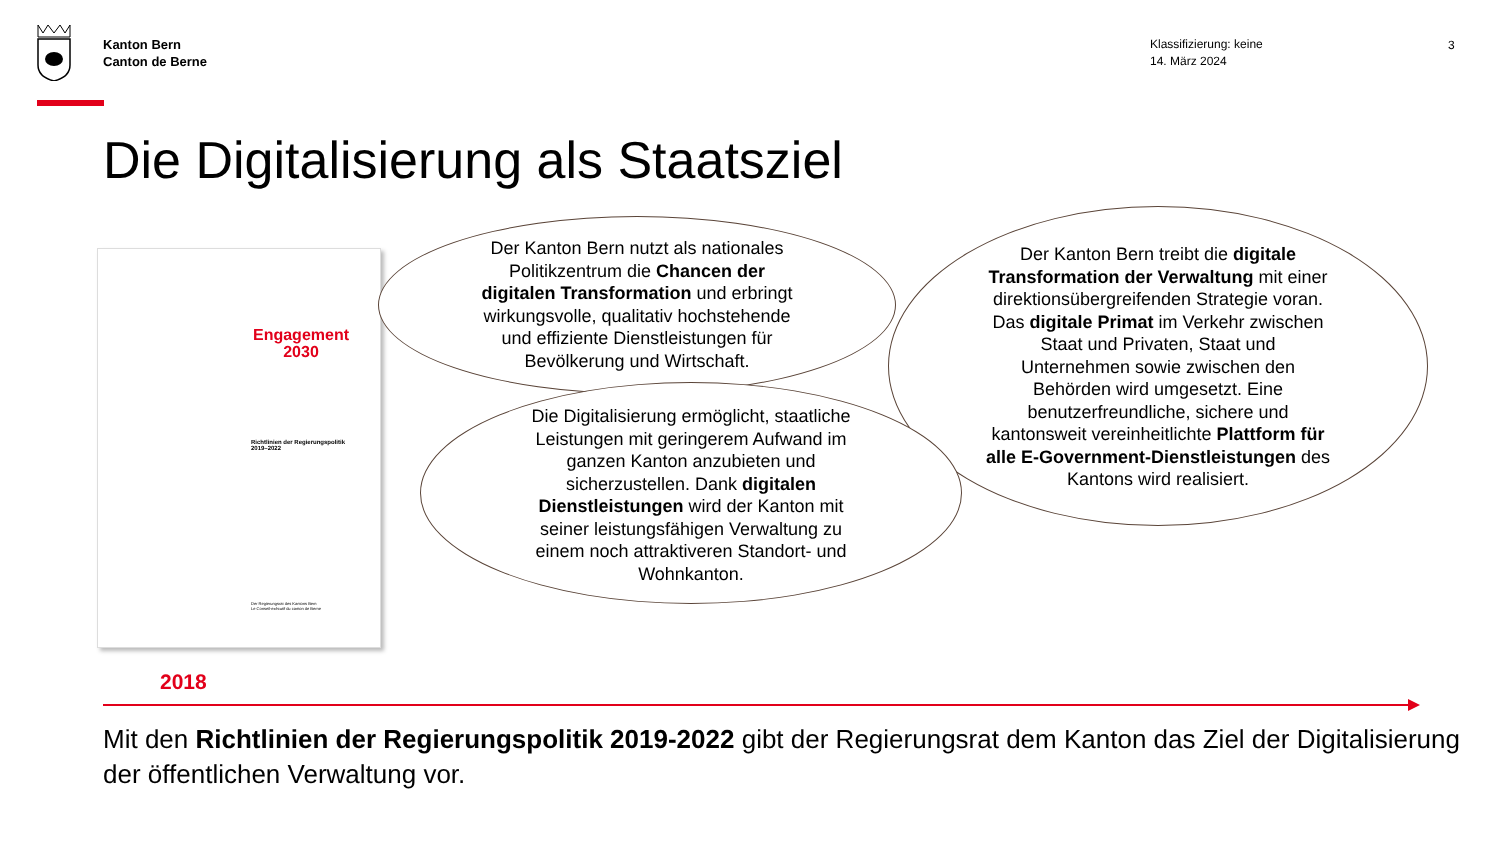Kanton Bern
Canton de Berne
Klassifizierung: keine
14. März 2024
3
Die Digitalisierung als Staatsziel
Engagement
2030
Richtlinien der Regierungspolitik
2019–2022
Der Regierungsrat des Kantons Bern
Le Conseil-exécutif du canton de Berne
Der Kanton Bern nutzt als nationales
Politikzentrum die Chancen der
digitalen Transformation und erbringt
wirkungsvolle, qualitativ hochstehende
und effiziente Dienstleistungen für
Bevölkerung und Wirtschaft.
Der Kanton Bern treibt die digitale
Transformation der Verwaltung mit einer
direktionsübergreifenden Strategie voran.
Das digitale Primat im Verkehr zwischen
Staat und Privaten, Staat und
Unternehmen sowie zwischen den
Behörden wird umgesetzt. Eine
benutzerfreundliche, sichere und
kantonsweit vereinheitlichte Plattform für
alle E-Government-Dienstleistungen des
Kantons wird realisiert.
Die Digitalisierung ermöglicht, staatliche
Leistungen mit geringerem Aufwand im
ganzen Kanton anzubieten und
sicherzustellen. Dank digitalen
Dienstleistungen wird der Kanton mit
seiner leistungsfähigen Verwaltung zu
einem noch attraktiveren Standort- und
Wohnkanton.
2018
Mit den Richtlinien der Regierungspolitik 2019-2022 gibt der Regierungsrat dem Kanton das Ziel der Digitalisierung der öffentlichen Verwaltung vor.